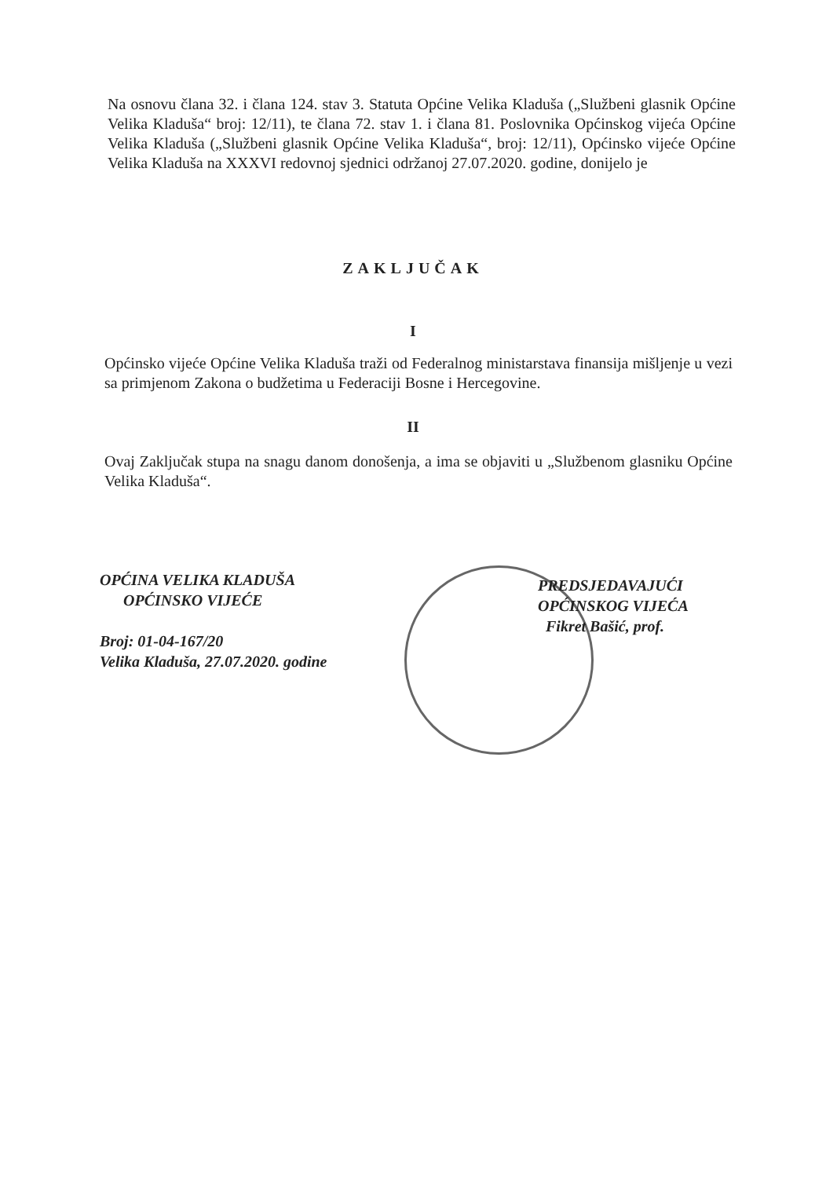Na osnovu člana 32. i člana 124. stav 3. Statuta Općine Velika Kladuša („Službeni glasnik Općine Velika Kladuša“ broj: 12/11), te člana 72. stav 1. i člana 81. Poslovnika Općinskog vijeća Općine Velika Kladuša („Službeni glasnik Općine Velika Kladuša“, broj: 12/11), Općinsko vijeće Općine Velika Kladuša na XXXVI redovnoj sjednici održanoj 27.07.2020. godine, donijelo je
ZAKLJUČAK
I
Općinsko vijeće Općine Velika Kladuša traži od Federalnog ministarstava finansija mišljenje u vezi sa primjenom Zakona o budžetima u Federaciji Bosne i Hercegovine.
II
Ovaj Zaključak stupa na snagu danom donošenja, a ima se objaviti u „Službenom glasniku Općine Velika Kladuša“.
OPĆINA VELIKA KLADUŠA
OPĆINSKO VIJEĆE
Broj: 01-04-167/20
Velika Kladuša, 27.07.2020. godine
PREDSJEDAVAJUĆI
OPĆINSKOG VIJEĆA
Fikret Bašić, prof.